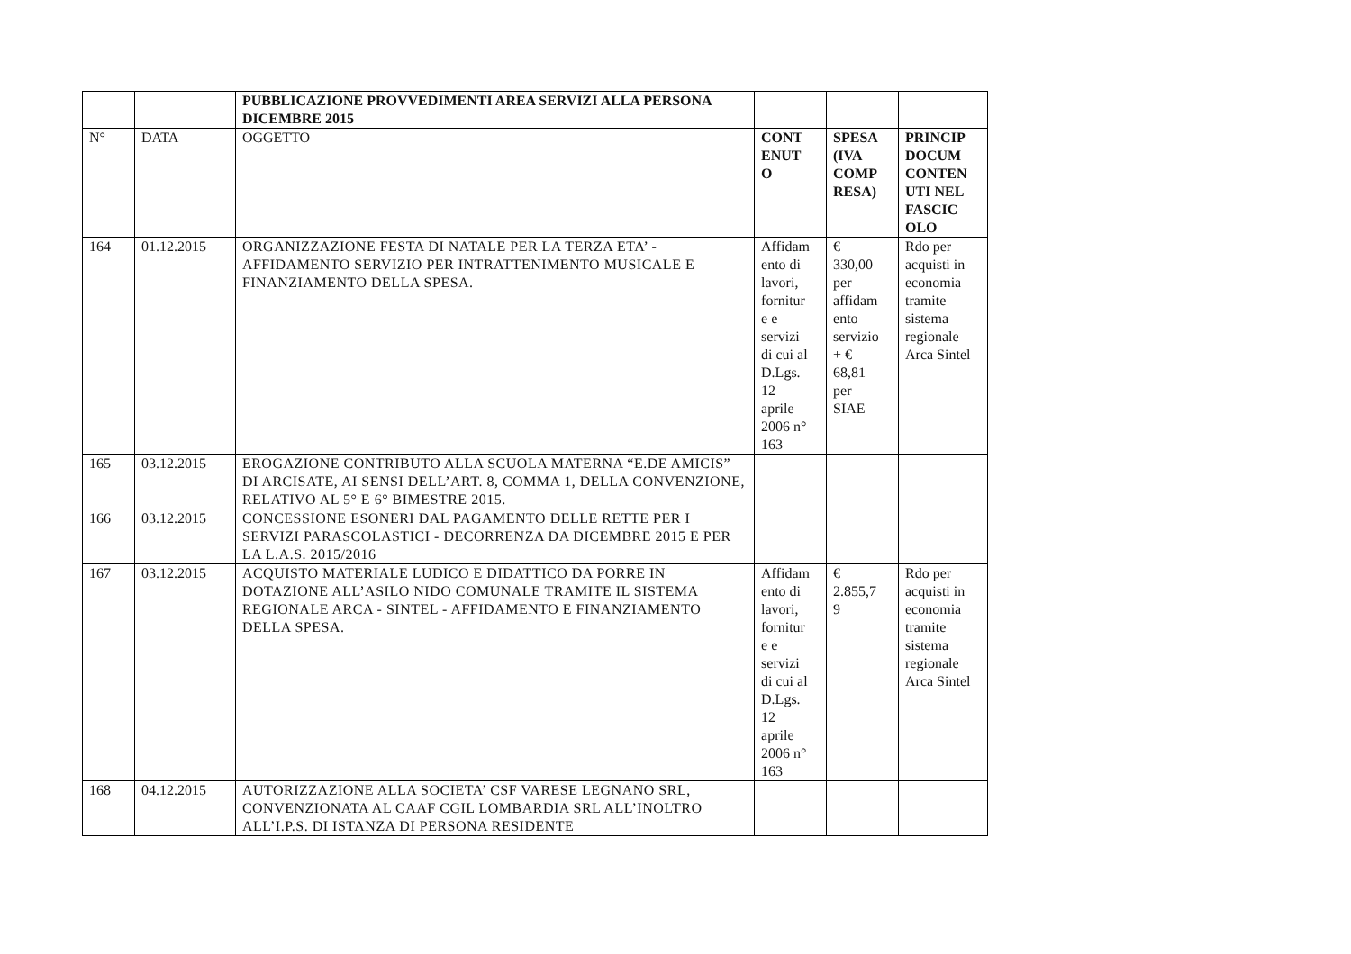| | | PUBBLICAZIONE PROVVEDIMENTI AREA SERVIZI ALLA PERSONA DICEMBRE 2015 | | | |
| N° | DATA | OGGETTO | CONT ENUT O | SPESA (IVA COMP RESA) | PRINCIP DOCUM CONTEN UTI NEL FASCIC OLO |
| 164 | 01.12.2015 | ORGANIZZAZIONE FESTA DI NATALE PER LA TERZA ETA’ - AFFIDAMENTO SERVIZIO PER INTRATTENIMENTO MUSICALE E FINANZIAMENTO DELLA SPESA. | Affidam ento di lavori, fornitur e e servizi di cui al D.Lgs. 12 aprile 2006 n° 163 | € 330,00 per affidam ento servizio + € 68,81 per SIAE | Rdo per acquisti in economia tramite sistema regionale Arca Sintel |
| 165 | 03.12.2015 | EROGAZIONE CONTRIBUTO ALLA SCUOLA MATERNA “E.DE AMICIS” DI ARCISATE, AI SENSI DELL’ART. 8, COMMA 1, DELLA CONVENZIONE, RELATIVO AL 5° E 6° BIMESTRE 2015. | | | |
| 166 | 03.12.2015 | CONCESSIONE ESONERI DAL PAGAMENTO DELLE RETTE PER I SERVIZI PARASCOLASTICI - DECORRENZA DA DICEMBRE 2015 E PER LA L.A.S. 2015/2016 | | | |
| 167 | 03.12.2015 | ACQUISTO MATERIALE LUDICO E DIDATTICO DA PORRE IN DOTAZIONE ALL’ASILO NIDO COMUNALE TRAMITE IL SISTEMA REGIONALE ARCA - SINTEL - AFFIDAMENTO E FINANZIAMENTO DELLA SPESA. | Affidam ento di lavori, fornitur e e servizi di cui al D.Lgs. 12 aprile 2006 n° 163 | € 2.855,7 9 | Rdo per acquisti in economia tramite sistema regionale Arca Sintel |
| 168 | 04.12.2015 | AUTORIZZAZIONE ALLA SOCIETA’ CSF VARESE LEGNANO SRL, CONVENZIONATA AL CAAF CGIL LOMBARDIA SRL ALL’INOLTRO ALL’I.P.S. DI ISTANZA DI PERSONA RESIDENTE | | | |